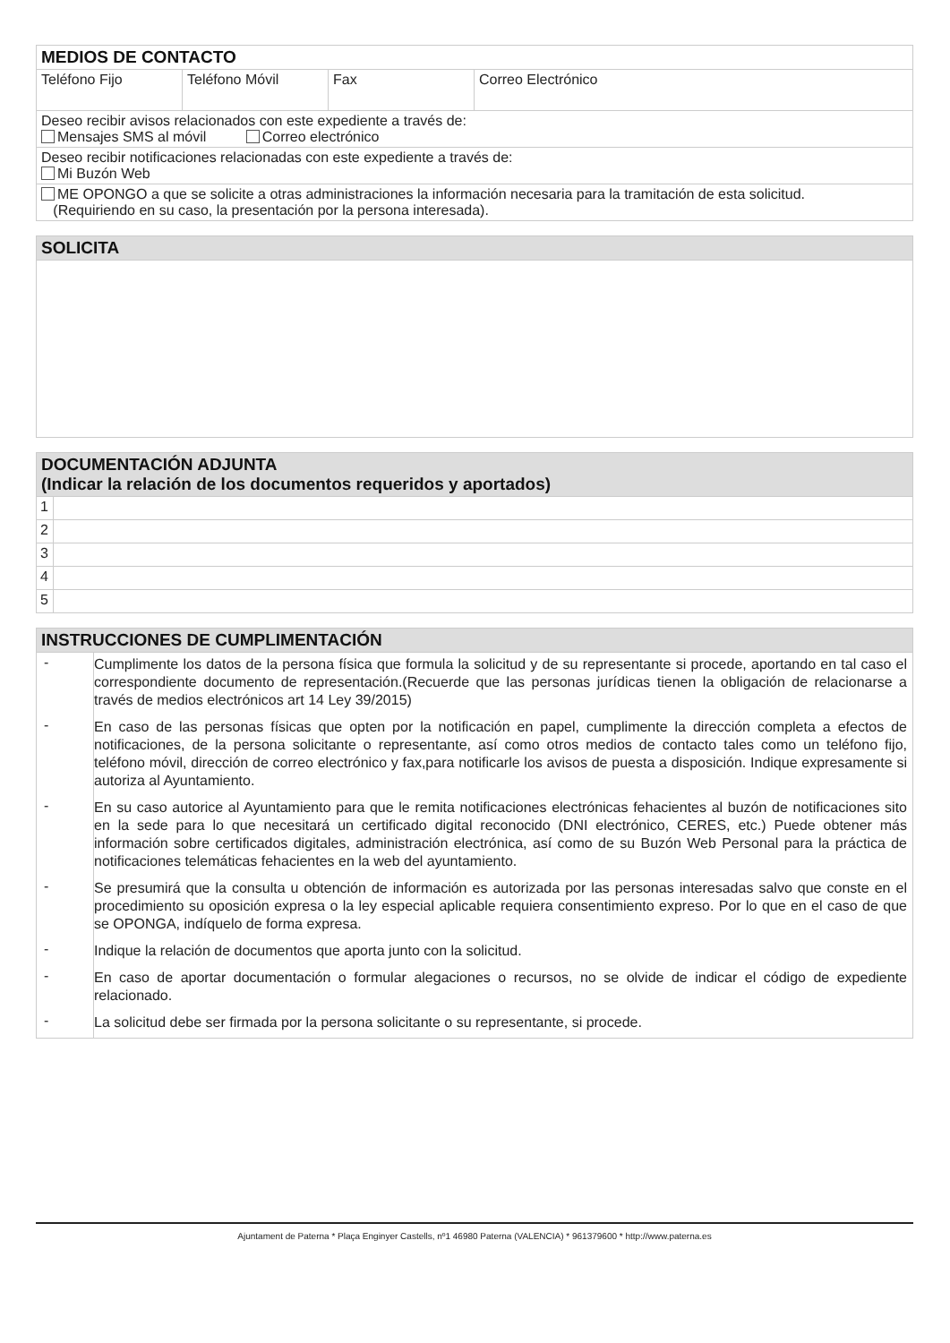| MEDIOS DE CONTACTO | | | |
| --- | --- | --- | --- |
| Teléfono Fijo | Teléfono Móvil | Fax | Correo Electrónico |
| Deseo recibir avisos relacionados con este expediente a través de: Mensajes SMS al móvil Correo electrónico | | | |
| Deseo recibir notificaciones relacionadas con este expediente a través de: Mi Buzón Web | | | |
| ME OPONGO a que se solicite a otras administraciones la información necesaria para la tramitación de esta solicitud. (Requiriendo en su caso, la presentación por la persona interesada). | | | |
| SOLICITA |
| --- |
| DOCUMENTACIÓN ADJUNTA (Indicar la relación de los documentos requeridos y aportados) | |
| --- | --- |
| 1 | |
| 2 | |
| 3 | |
| 4 | |
| 5 | |
| INSTRUCCIONES DE CUMPLIMENTACIÓN | |
| --- | --- |
| - | Cumplimente los datos de la persona física que formula la solicitud y de su representante si procede, aportando en tal caso el correspondiente documento de representación.(Recuerde que las personas jurídicas tienen la obligación de relacionarse a través de medios electrónicos art 14 Ley 39/2015) |
| - | En caso de las personas físicas que opten por la notificación en papel, cumplimente la dirección completa a efectos de notificaciones, de la persona solicitante o representante, así como otros medios de contacto tales como un teléfono fijo, teléfono móvil, dirección de correo electrónico y fax,para notificarle los avisos de puesta a disposición. Indique expresamente si autoriza al Ayuntamiento. |
| - | En su caso autorice al Ayuntamiento para que le remita notificaciones electrónicas fehacientes al buzón de notificaciones sito en la sede para lo que necesitará un certificado digital reconocido (DNI electrónico, CERES, etc.) Puede obtener más información sobre certificados digitales, administración electrónica, así como de su Buzón Web Personal para la práctica de notificaciones telemáticas fehacientes en la web del ayuntamiento. |
| - | Se presumirá que la consulta u obtención de información es autorizada por las personas interesadas salvo que conste en el procedimiento su oposición expresa o la ley especial aplicable requiera consentimiento expreso. Por lo que en el caso de que se OPONGA, indíquelo de forma expresa. |
| - | Indique la relación de documentos que aporta junto con la solicitud. |
| - | En caso de aportar documentación o formular alegaciones o recursos, no se olvide de indicar el código de expediente relacionado. |
| - | La solicitud debe ser firmada por la persona solicitante o su representante, si procede. |
Ajuntament de Paterna * Plaça Enginyer Castells, nº1 46980 Paterna (VALENCIA) * 961379600 * http://www.paterna.es